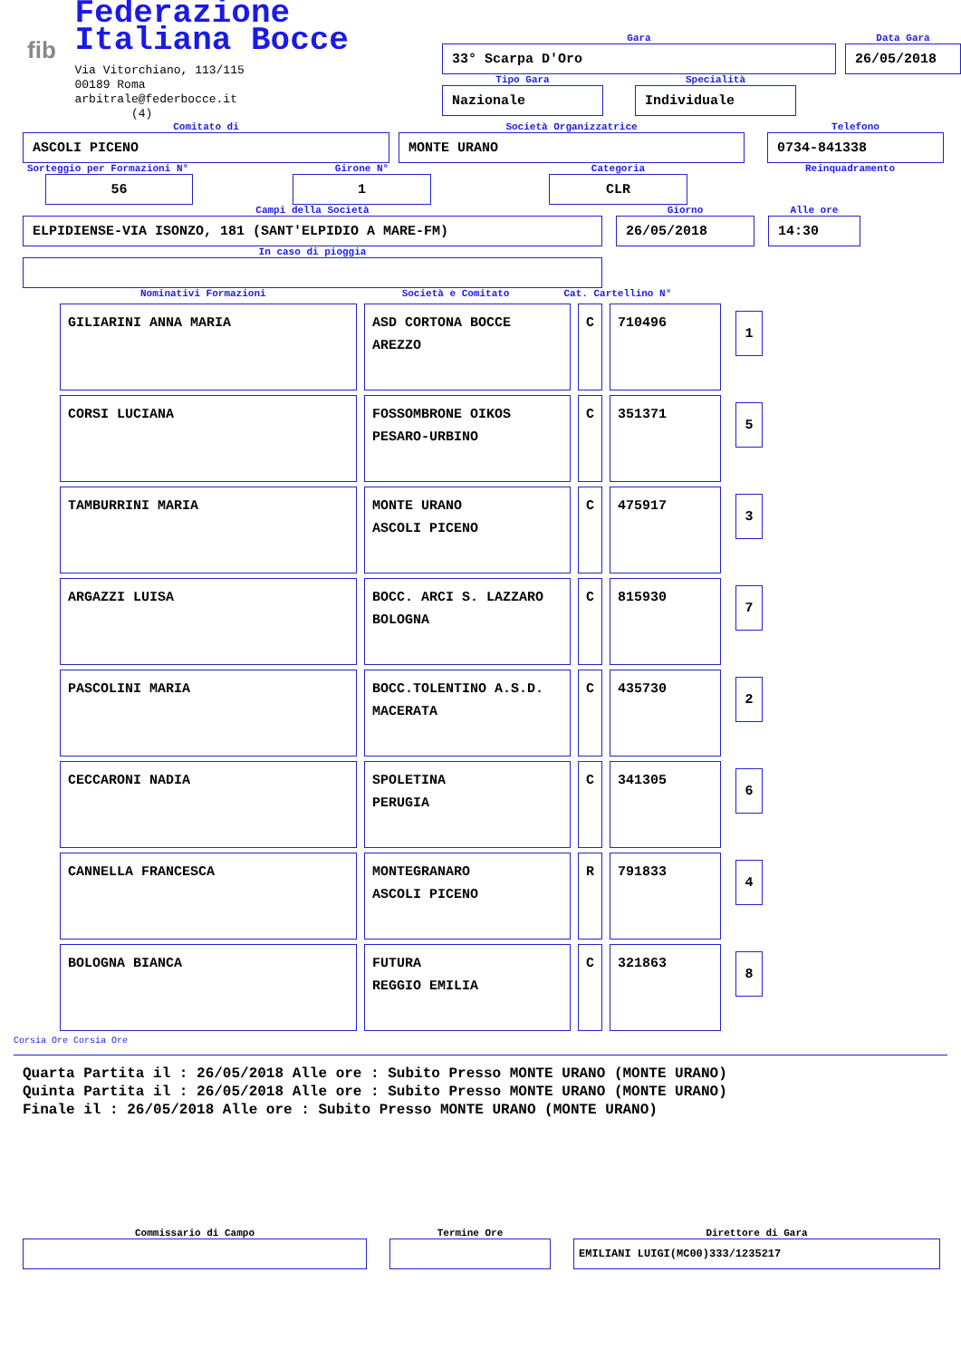fib
Federazione Italiana Bocce
Via Vitorchiano, 113/115
00189 Roma
arbitrale@federbocce.it
(4)
Gara
33° Scarpa D'Oro
Data Gara
26/05/2018
Tipo Gara
Nazionale
Specialità
Individuale
Comitato di
ASCOLI PICENO
Società Organizzatrice
MONTE URANO
Telefono
0734-841338
Sorteggio per Formazioni N°
56
Girone N°
1
Categoria
CLR
Reinquadramento
Campi della Società
ELPIDIENSE-VIA ISONZO, 181 (SANT'ELPIDIO A MARE-FM)
Giorno
26/05/2018
Alle ore
14:30
In caso di pioggia
Nominativi Formazioni Società e Comitato Cat. Cartellino N°
| GILIARINI ANNA MARIA | ASD CORTONA BOCCE AREZZO | C | 710496 | 1 |
| CORSI LUCIANA | FOSSOMBRONE OIKOS PESARO-URBINO | C | 351371 | 5 |
| TAMBURRINI MARIA | MONTE URANO ASCOLI PICENO | C | 475917 | 3 |
| ARGAZZI LUISA | BOCC. ARCI S. LAZZARO BOLOGNA | C | 815930 | 7 |
| PASCOLINI MARIA | BOCC.TOLENTINO A.S.D. MACERATA | C | 435730 | 2 |
| CECCARONI NADIA | SPOLETINA PERUGIA | C | 341305 | 6 |
| CANNELLA FRANCESCA | MONTEGRANARO ASCOLI PICENO | R | 791833 | 4 |
| BOLOGNA BIANCA | FUTURA REGGIO EMILIA | C | 321863 | 8 |
Corsia Ore Corsia Ore
Quarta Partita il : 26/05/2018 Alle ore : Subito Presso MONTE URANO (MONTE URANO)
Quinta Partita il : 26/05/2018 Alle ore : Subito Presso MONTE URANO (MONTE URANO)
Finale il : 26/05/2018 Alle ore : Subito Presso MONTE URANO (MONTE URANO)
Commissario di Campo Termine Ore Direttore di Gara
EMILIANI LUIGI(MC00)333/1235217